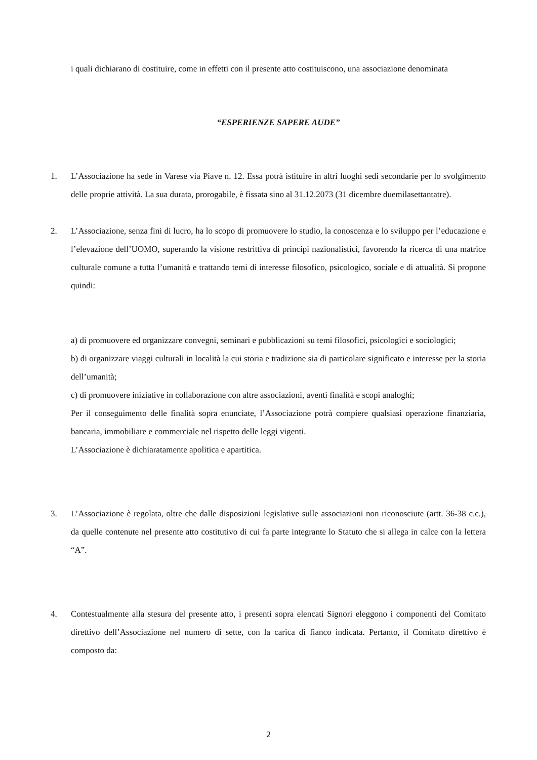i quali dichiarano di costituire, come in effetti con il presente atto costituiscono, una associazione denominata
“ESPERIENZE SAPERE AUDE”
1. L’Associazione ha sede in Varese via Piave n. 12. Essa potrà istituire in altri luoghi sedi secondarie per lo svolgimento delle proprie attività. La sua durata, prorogabile, è fissata sino al 31.12.2073 (31 dicembre duemilasettantatre).
2. L’Associazione, senza fini di lucro, ha lo scopo di promuovere lo studio, la conoscenza e lo sviluppo per l’educazione e l’elevazione dell’UOMO, superando la visione restrittiva di principi nazionalistici, favorendo la ricerca di una matrice culturale comune a tutta l’umanità e trattando temi di interesse filosofico, psicologico, sociale e di attualità. Si propone quindi:
a) di promuovere ed organizzare convegni, seminari e pubblicazioni su temi filosofici, psicologici e sociologici;
b) di organizzare viaggi culturali in località la cui storia e tradizione sia di particolare significato e interesse per la storia dell’umanità;
c) di promuovere iniziative in collaborazione con altre associazioni, aventi finalità e scopi analoghi;
Per il conseguimento delle finalità sopra enunciate, l’Associazione potrà compiere qualsiasi operazione finanziaria, bancaria, immobiliare e commerciale nel rispetto delle leggi vigenti.
L’Associazione è dichiaratamente apolitica e apartitica.
3. L’Associazione è regolata, oltre che dalle disposizioni legislative sulle associazioni non riconosciute (artt. 36-38 c.c.), da quelle contenute nel presente atto costitutivo di cui fa parte integrante lo Statuto che si allega in calce con la lettera “A”.
4. Contestualmente alla stesura del presente atto, i presenti sopra elencati Signori eleggono i componenti del Comitato direttivo dell’Associazione nel numero di sette, con la carica di fianco indicata. Pertanto, il Comitato direttivo è composto da:
2